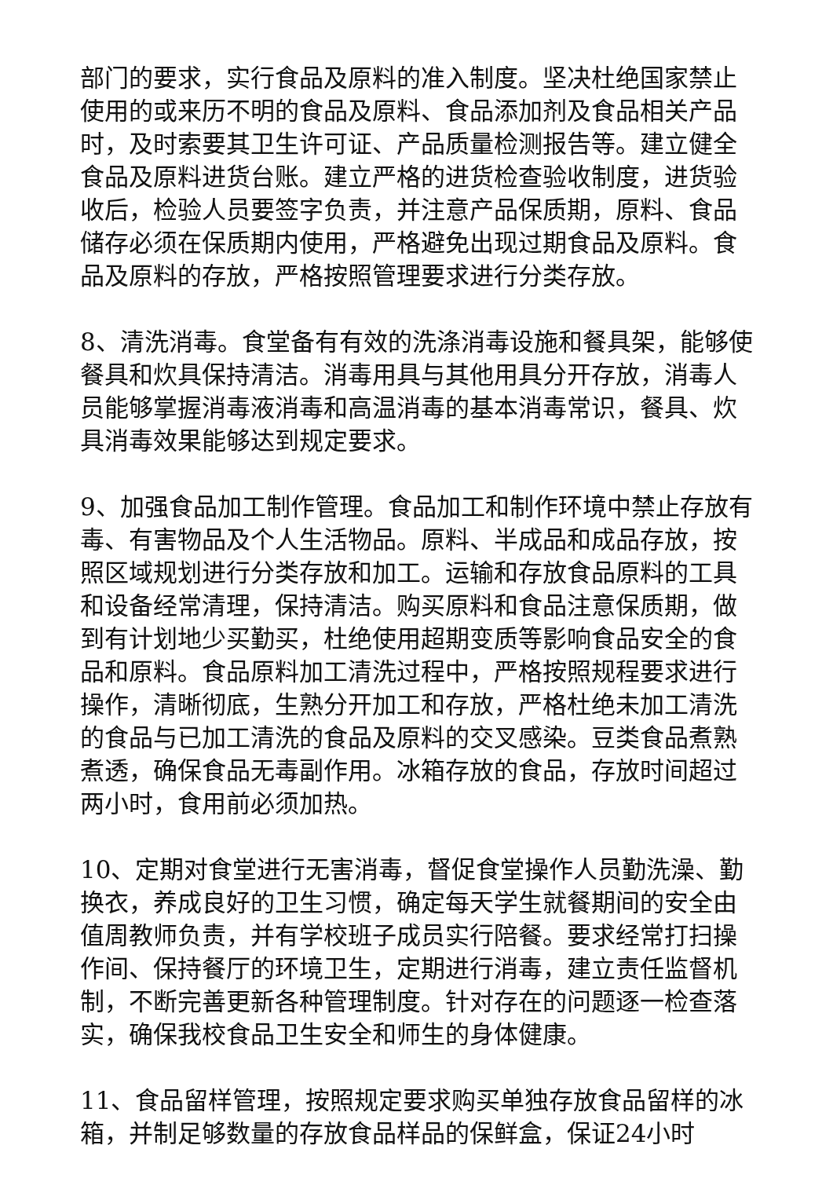部门的要求，实行食品及原料的准入制度。坚决杜绝国家禁止使用的或来历不明的食品及原料、食品添加剂及食品相关产品时，及时索要其卫生许可证、产品质量检测报告等。建立健全食品及原料进货台账。建立严格的进货检查验收制度，进货验收后，检验人员要签字负责，并注意产品保质期，原料、食品储存必须在保质期内使用，严格避免出现过期食品及原料。食品及原料的存放，严格按照管理要求进行分类存放。
8、清洗消毒。食堂备有有效的洗涤消毒设施和餐具架，能够使餐具和炊具保持清洁。消毒用具与其他用具分开存放，消毒人员能够掌握消毒液消毒和高温消毒的基本消毒常识，餐具、炊具消毒效果能够达到规定要求。
9、加强食品加工制作管理。食品加工和制作环境中禁止存放有毒、有害物品及个人生活物品。原料、半成品和成品存放，按照区域规划进行分类存放和加工。运输和存放食品原料的工具和设备经常清理，保持清洁。购买原料和食品注意保质期，做到有计划地少买勤买，杜绝使用超期变质等影响食品安全的食品和原料。食品原料加工清洗过程中，严格按照规程要求进行操作，清晰彻底，生熟分开加工和存放，严格杜绝未加工清洗的食品与已加工清洗的食品及原料的交叉感染。豆类食品煮熟煮透，确保食品无毒副作用。冰箱存放的食品，存放时间超过两小时，食用前必须加热。
10、定期对食堂进行无害消毒，督促食堂操作人员勤洗澡、勤换衣，养成良好的卫生习惯，确定每天学生就餐期间的安全由值周教师负责，并有学校班子成员实行陪餐。要求经常打扫操作间、保持餐厅的环境卫生，定期进行消毒，建立责任监督机制，不断完善更新各种管理制度。针对存在的问题逐一检查落实，确保我校食品卫生安全和师生的身体健康。
11、食品留样管理，按照规定要求购买单独存放食品留样的冰箱，并制足够数量的存放食品样品的保鲜盒，保证24小时